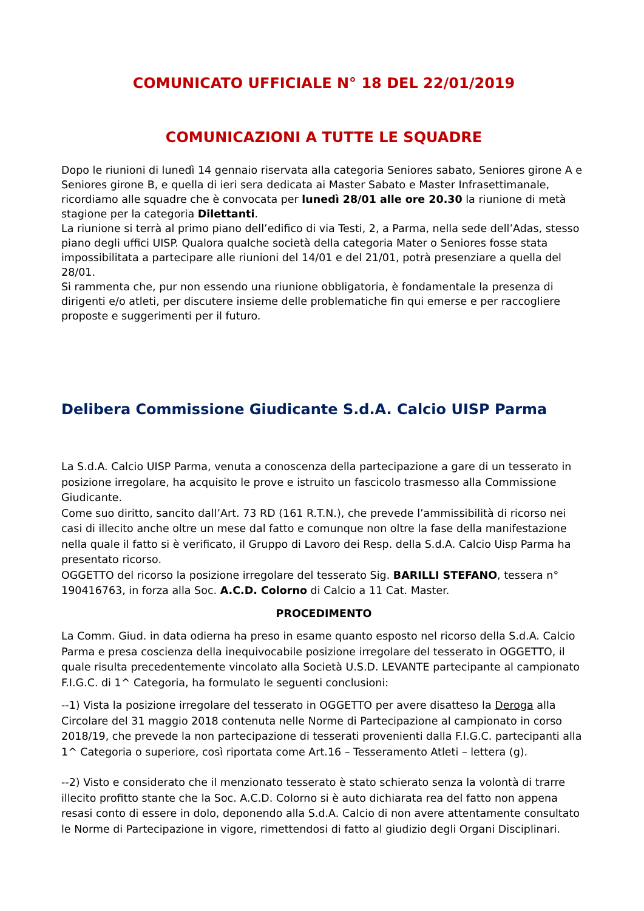COMUNICATO UFFICIALE N° 18 DEL 22/01/2019
COMUNICAZIONI A TUTTE LE SQUADRE
Dopo le riunioni di lunedì 14 gennaio riservata alla categoria Seniores sabato, Seniores girone A e Seniores girone B, e quella di ieri sera dedicata ai Master Sabato e Master Infrasettimanale, ricordiamo alle squadre che è convocata per lunedì 28/01 alle ore 20.30 la riunione di metà stagione per la categoria Dilettanti.
La riunione si terrà al primo piano dell’edifico di via Testi, 2, a Parma, nella sede dell’Adas, stesso piano degli uffici UISP. Qualora qualche società della categoria Mater o Seniores fosse stata impossibilitata a partecipare alle riunioni del 14/01 e del 21/01, potrà presenziare a quella del 28/01.
Si rammenta che, pur non essendo una riunione obbligatoria, è fondamentale la presenza di dirigenti e/o atleti, per discutere insieme delle problematiche fin qui emerse e per raccogliere proposte e suggerimenti per il futuro.
Delibera Commissione Giudicante S.d.A. Calcio UISP Parma
La S.d.A. Calcio UISP Parma, venuta a conoscenza della partecipazione a gare di un tesserato in posizione irregolare, ha acquisito le prove e istruito un fascicolo trasmesso alla Commissione Giudicante.
Come suo diritto, sancito dall’Art. 73 RD (161 R.T.N.), che prevede l’ammissibilità di ricorso nei casi di illecito anche oltre un mese dal fatto e comunque non oltre la fase della manifestazione nella quale il fatto si è verificato, il Gruppo di Lavoro dei Resp. della S.d.A. Calcio Uisp Parma ha presentato ricorso.
OGGETTO del ricorso la posizione irregolare del tesserato Sig. BARILLI STEFANO, tessera n° 190416763, in forza alla Soc. A.C.D. Colorno di Calcio a 11 Cat. Master.
PROCEDIMENTO
La Comm. Giud. in data odierna ha preso in esame quanto esposto nel ricorso della S.d.A. Calcio Parma e presa coscienza della inequivocabile posizione irregolare del tesserato in OGGETTO, il quale risulta precedentemente vincolato alla Società U.S.D. LEVANTE partecipante al campionato F.I.G.C. di 1^ Categoria, ha formulato le seguenti conclusioni:
--1) Vista la posizione irregolare del tesserato in OGGETTO per avere disatteso la Deroga alla Circolare del 31 maggio 2018 contenuta nelle Norme di Partecipazione al campionato in corso 2018/19, che prevede la non partecipazione di tesserati provenienti dalla F.I.G.C. partecipanti alla 1^ Categoria o superiore, così riportata come Art.16 – Tesseramento Atleti – lettera (g).
--2) Visto e considerato che il menzionato tesserato è stato schierato senza la volontà di trarre illecito profitto stante che la Soc. A.C.D. Colorno si è auto dichiarata rea del fatto non appena resasi conto di essere in dolo, deponendo alla S.d.A. Calcio di non avere attentamente consultato le Norme di Partecipazione in vigore, rimettendosi di fatto al giudizio degli Organi Disciplinari.